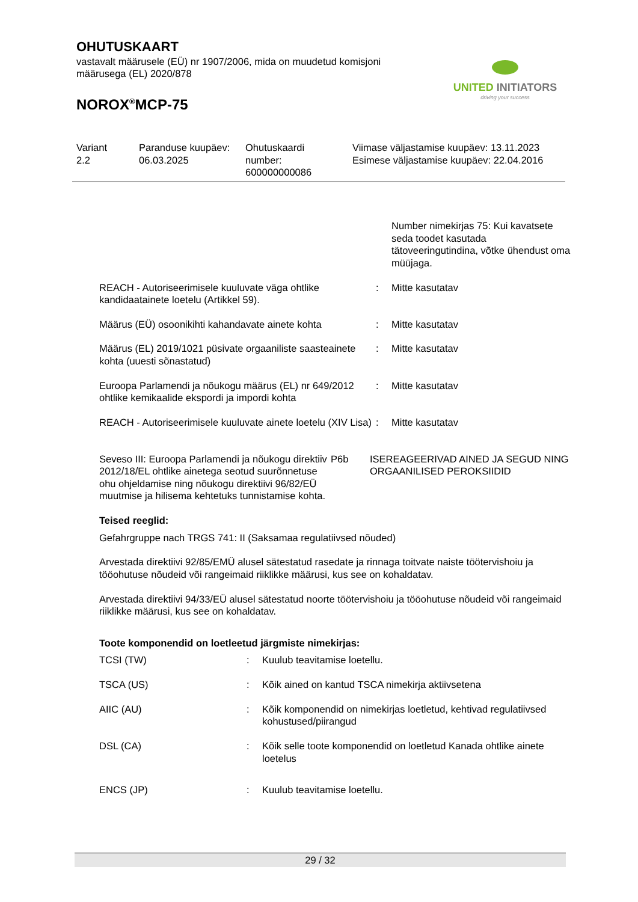OHUTUSKAART
vastavalt määrusele (EÜ) nr 1907/2006, mida on muudetud komisjoni määrusega (EL) 2020/878
NOROX<sup>®</sup>MCP-75
UNITED INITIATORS
driving your success
| Variant 2.2 | Paranduse kuupäev: 06.03.2025 | Ohutuskaardi number: 600000000086 | Viimase väljastamise kuupäev: 13.11.2023 Esimese väljastamise kuupäev: 22.04.2016 |
| | | Number nimekirjas 75: Kui kavatsete seda toodet kasutada tätoveeringutindina, võtke ühendust oma müüjaga. |
| REACH - Autoriseerimisele kuuluvate väga ohtlike kandidaatainete loetelu (Artikkel 59). | : | Mitte kasutatav |
| Määrus (EÜ) osoonikihti kahandavate ainete kohta | : | Mitte kasutatav |
| Määrus (EL) 2019/1021 püsivate orgaaniliste saasteainete kohta (uuesti sõnastatud) | : | Mitte kasutatav |
| Euroopa Parlamendi ja nõukogu määrus (EL) nr 649/2012 ohtlike kemikaalide ekspordi ja impordi kohta | : | Mitte kasutatav |
| REACH - Autoriseerimisele kuuluvate ainete loetelu (XIV Lisa) | : | Mitte kasutatav |
| Seveso III: Euroopa Parlamendi ja nõukogu direktiiv 2012/18/EL ohtlike ainetega seotud suurõnnetuse ohu ohjeldamise ning nõukogu direktiivi 96/82/EÜ muutmise ja hilisema kehtetuks tunnistamise kohta. | P6b | ISEREAGEERIVAD AINED JA SEGUD NING ORGAANILISED PEROKSIIDID |
Teised reeglid:
Gefahrgruppe nach TRGS 741: II (Saksamaa regulatiivsed nõuded)
Arvestada direktiivi 92/85/EMÜ alusel sätestatud rasedate ja rinnaga toitvate naiste töötervishoiu ja tööohutuse nõudeid või rangeimaid riiklikke määrusi, kus see on kohaldatav.
Arvestada direktiivi 94/33/EÜ alusel sätestatud noorte töötervishoiu ja tööohutuse nõudeid või rangeimaid riiklikke määrusi, kus see on kohaldatav.
Toote komponendid on loetleetud järgmiste nimekirjas:
| TCSI (TW) | : | Kuulub teavitamise loetellu. |
| TSCA (US) | : | Kõik ained on kantud TSCA nimekirja aktiivsetena |
| AIIC (AU) | : | Kõik komponendid on nimekirjas loetletud, kehtivad regulatiivsed kohustused/piirangud |
| DSL (CA) | : | Kõik selle toote komponendid on loetletud Kanada ohtlike ainete loetelus |
| ENCS (JP) | : | Kuulub teavitamise loetellu. |
29 / 32